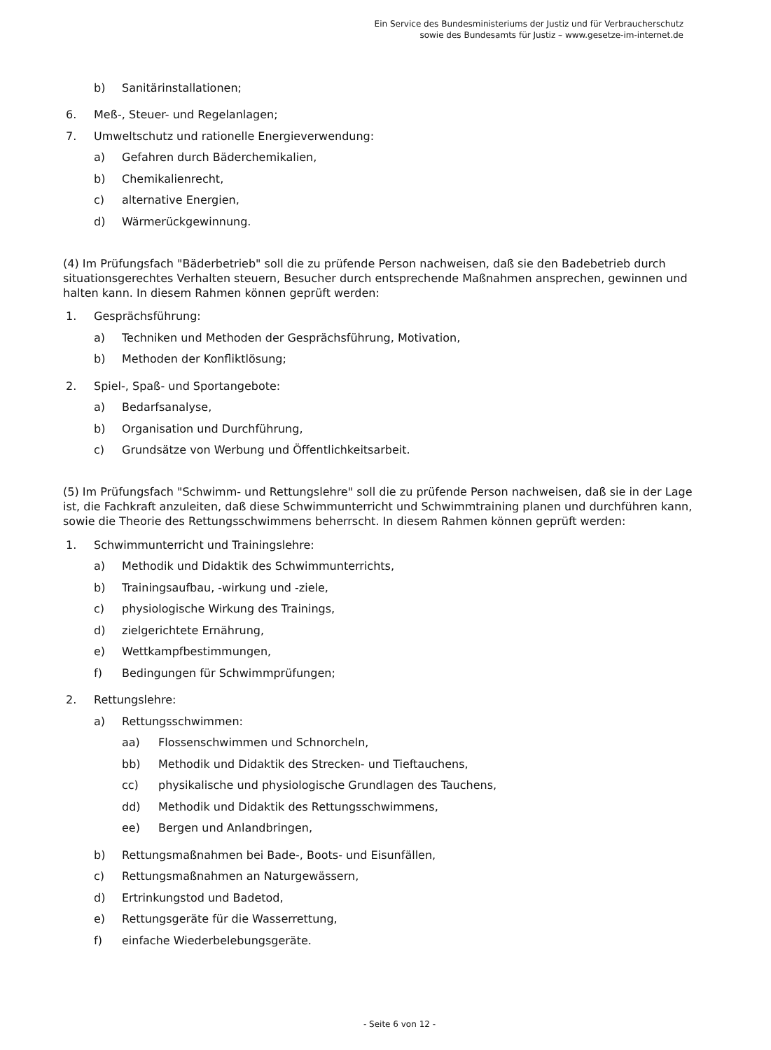Ein Service des Bundesministeriums der Justiz und für Verbraucherschutz
sowie des Bundesamts für Justiz – www.gesetze-im-internet.de
b) Sanitärinstallationen;
6. Meß-, Steuer- und Regelanlagen;
7. Umweltschutz und rationelle Energieverwendung:
a) Gefahren durch Bäderchemikalien,
b) Chemikalienrecht,
c) alternative Energien,
d) Wärmerückgewinnung.
(4) Im Prüfungsfach "Bäderbetrieb" soll die zu prüfende Person nachweisen, daß sie den Badebetrieb durch situationsgerechtes Verhalten steuern, Besucher durch entsprechende Maßnahmen ansprechen, gewinnen und halten kann. In diesem Rahmen können geprüft werden:
1. Gesprächsführung:
a) Techniken und Methoden der Gesprächsführung, Motivation,
b) Methoden der Konfliktlösung;
2. Spiel-, Spaß- und Sportangebote:
a) Bedarfsanalyse,
b) Organisation und Durchführung,
c) Grundsätze von Werbung und Öffentlichkeitsarbeit.
(5) Im Prüfungsfach "Schwimm- und Rettungslehre" soll die zu prüfende Person nachweisen, daß sie in der Lage ist, die Fachkraft anzuleiten, daß diese Schwimmunterricht und Schwimmtraining planen und durchführen kann, sowie die Theorie des Rettungsschwimmens beherrscht. In diesem Rahmen können geprüft werden:
1. Schwimmunterricht und Trainingslehre:
a) Methodik und Didaktik des Schwimmunterrichts,
b) Trainingsaufbau, -wirkung und -ziele,
c) physiologische Wirkung des Trainings,
d) zielgerichtete Ernährung,
e) Wettkampfbestimmungen,
f) Bedingungen für Schwimmprüfungen;
2. Rettungslehre:
a) Rettungsschwimmen:
aa) Flossenschwimmen und Schnorcheln,
bb) Methodik und Didaktik des Strecken- und Tieftauchens,
cc) physikalische und physiologische Grundlagen des Tauchens,
dd) Methodik und Didaktik des Rettungsschwimmens,
ee) Bergen und Anlandbringen,
b) Rettungsmaßnahmen bei Bade-, Boots- und Eisunfällen,
c) Rettungsmaßnahmen an Naturgewässern,
d) Ertrinkungstod und Badetod,
e) Rettungsgeräte für die Wasserrettung,
f) einfache Wiederbelebungsgeräte.
- Seite 6 von 12 -